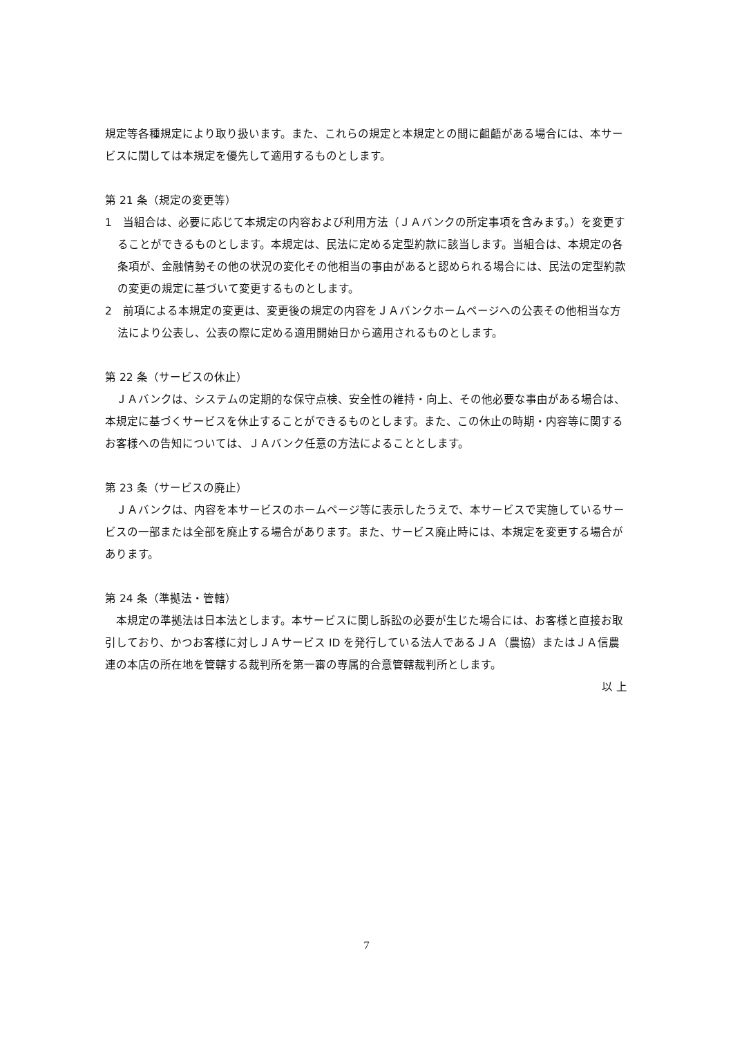規定等各種規定により取り扱います。また、これらの規定と本規定との間に齟齬がある場合には、本サービスに関しては本規定を優先して適用するものとします。
第 21 条（規定の変更等）
1　当組合は、必要に応じて本規定の内容および利用方法（ＪＡバンクの所定事項を含みます。）を変更することができるものとします。本規定は、民法に定める定型約款に該当します。当組合は、本規定の各条項が、金融情勢その他の状況の変化その他相当の事由があると認められる場合には、民法の定型約款の変更の規定に基づいて変更するものとします。
2　前項による本規定の変更は、変更後の規定の内容をＪＡバンクホームページへの公表その他相当な方法により公表し、公表の際に定める適用開始日から適用されるものとします。
第 22 条（サービスの休止）
ＪＡバンクは、システムの定期的な保守点検、安全性の維持・向上、その他必要な事由がある場合は、本規定に基づくサービスを休止することができるものとします。また、この休止の時期・内容等に関するお客様への告知については、ＪＡバンク任意の方法によることとします。
第 23 条（サービスの廃止）
ＪＡバンクは、内容を本サービスのホームページ等に表示したうえで、本サービスで実施しているサービスの一部または全部を廃止する場合があります。また、サービス廃止時には、本規定を変更する場合があります。
第 24 条（準拠法・管轄）
本規定の準拠法は日本法とします。本サービスに関し訴訟の必要が生じた場合には、お客様と直接お取引しており、かつお客様に対しＪＡサービス ID を発行している法人であるＪＡ（農協）またはＪＡ信農連の本店の所在地を管轄する裁判所を第一審の専属的合意管轄裁判所とします。
以 上
7